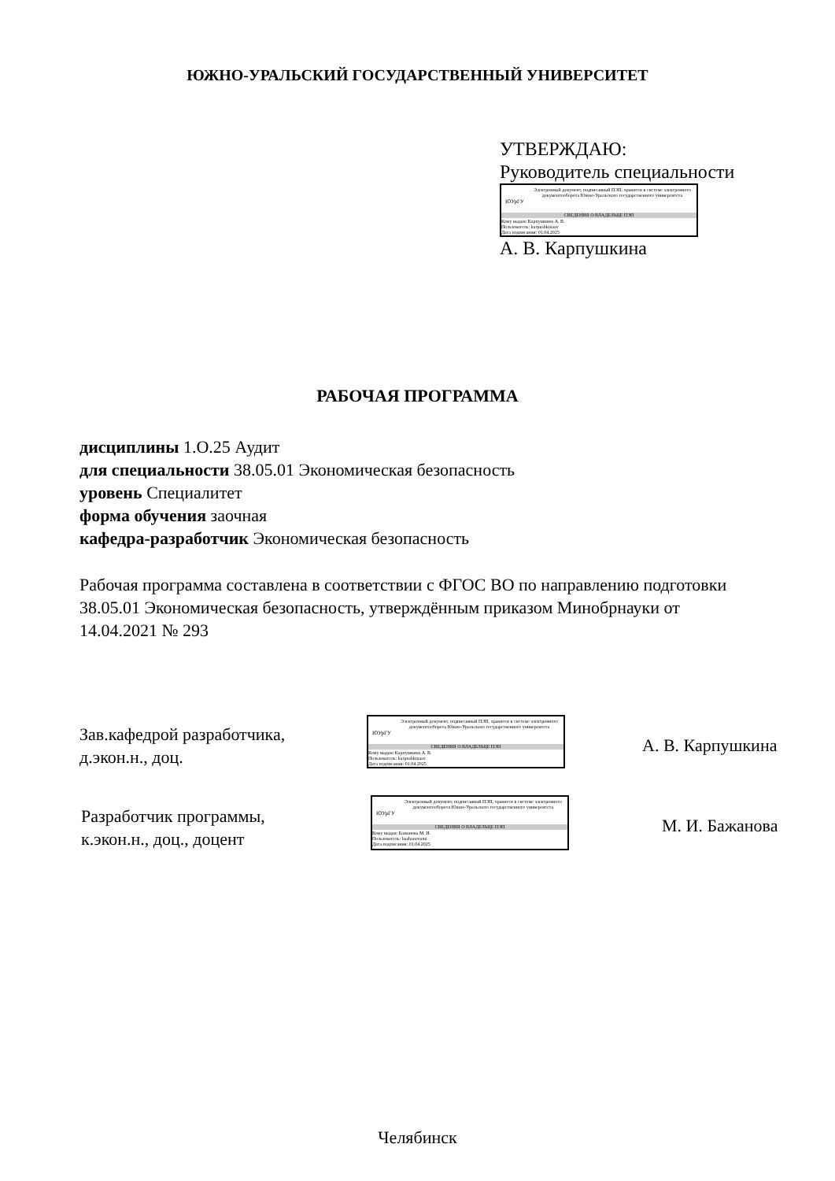ЮЖНО-УРАЛЬСКИЙ ГОСУДАРСТВЕННЫЙ УНИВЕРСИТЕТ
УТВЕРЖДАЮ:
Руководитель специальности
ЮУрГУ
Электронный документ, подписанный ПЭП, хранится в системе электронного документооборота Южно-Уральского государственного университета
СВЕДЕНИЯ О ВЛАДЕЛЬЦЕ ПЭП
Кому выдан: Карпушкина А. В.
Пользователь: karpushkinaav
Дата подписания: 01.04.2025
А. В. Карпушкина
РАБОЧАЯ ПРОГРАММА
дисциплины 1.О.25 Аудит
для специальности 38.05.01 Экономическая безопасность
уровень Специалитет
форма обучения заочная
кафедра-разработчик Экономическая безопасность
Рабочая программа составлена в соответствии с ФГОС ВО по направлению подготовки 38.05.01 Экономическая безопасность, утверждённым приказом Минобрнауки от 14.04.2021 № 293
Зав.кафедрой разработчика,
д.экон.н., доц.
ЮУрГУ
Электронный документ, подписанный ПЭП, хранится в системе электронного документооборота Южно-Уральского государственного университета
СВЕДЕНИЯ О ВЛАДЕЛЬЦЕ ПЭП
Кому выдан: Карпушкина А. В.
Пользователь: karpushkinaav
Дата подписания: 01.04.2025
А. В. Карпушкина
Разработчик программы,
к.экон.н., доц., доцент
ЮУрГУ
Электронный документ, подписанный ПЭП, хранится в системе электронного документооборота Южно-Уральского государственного университета
СВЕДЕНИЯ О ВЛАДЕЛЬЦЕ ПЭП
Кому выдан: Бажанова М. И.
Пользователь: bazhanovami
Дата подписания: 01.04.2025
М. И. Бажанова
Челябинск